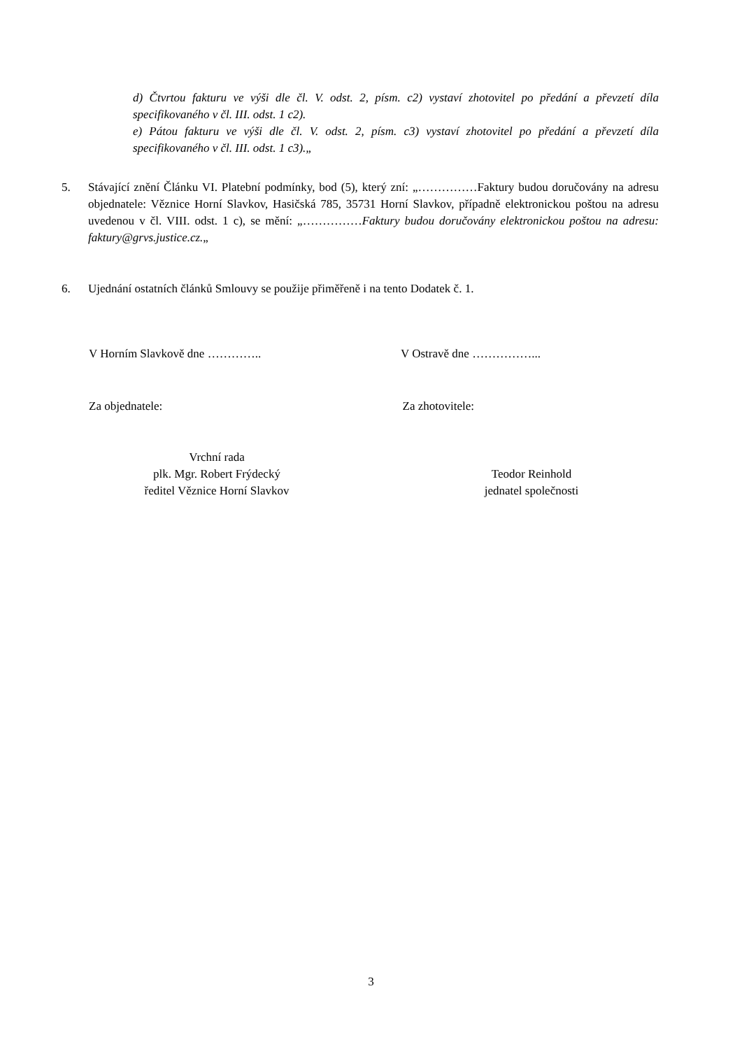d) Čtvrtou fakturu ve výši dle čl. V. odst. 2, písm. c2) vystaví zhotovitel po předání a převzetí díla specifikovaného v čl. III. odst. 1 c2).
e) Pátou fakturu ve výši dle čl. V. odst. 2, písm. c3) vystaví zhotovitel po předání a převzetí díla specifikovaného v čl. III. odst. 1 c3).„
5. Stávající znění Článku VI. Platební podmínky, bod (5), který zní: „……………Faktury budou doručovány na adresu objednatele: Věznice Horní Slavkov, Hasičská 785, 35731 Horní Slavkov, případně elektronickou poštou na adresu uvedenou v čl. VIII. odst. 1 c), se mění: „……………Faktury budou doručovány elektronickou poštou na adresu: faktury@grvs.justice.cz.„
6. Ujednání ostatních článků Smlouvy se použije přiměřeně i na tento Dodatek č. 1.
V Horním Slavkově dne ………….. V Ostravě dne ……………...
Za objednatele: Za zhotovitele:
Vrchní rada
plk. Mgr. Robert Frýdecký
ředitel Věznice Horní Slavkov
Teodor Reinhold
jednatel společnosti
3